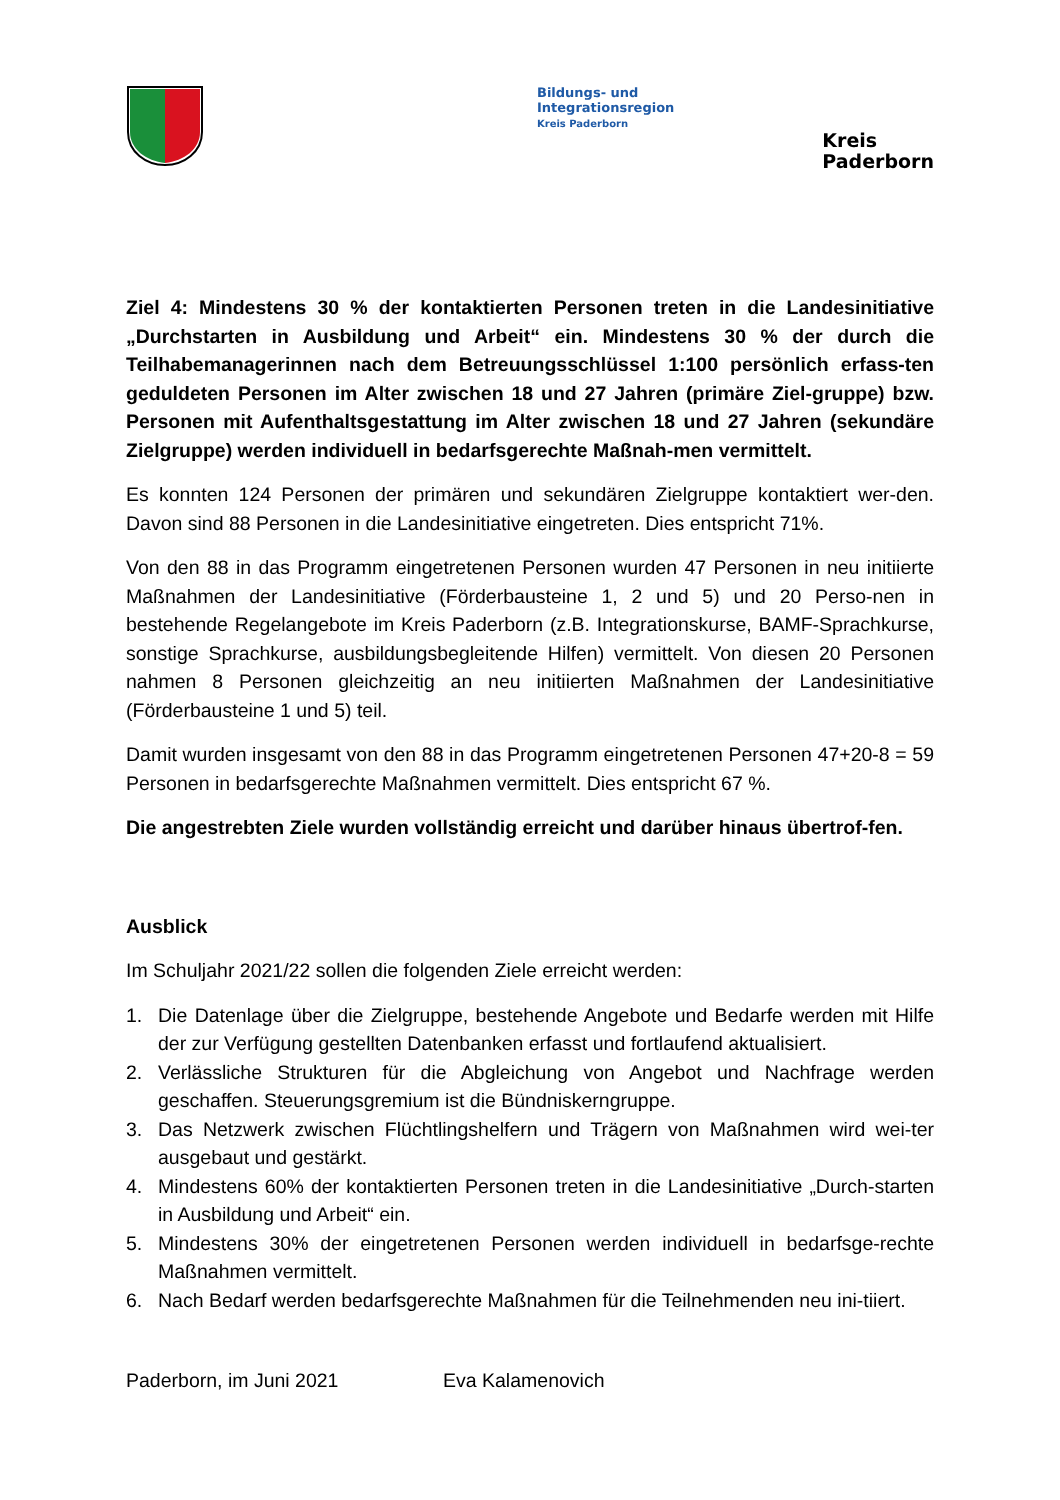Bildungs- und
Integrationsregion
Kreis Paderborn
Kreis
Paderborn
Ziel 4: Mindestens 30 % der kontaktierten Personen treten in die Landesinitiative „Durchstarten in Ausbildung und Arbeit“ ein. Mindestens 30 % der durch die Teilhabemanagerinnen nach dem Betreuungsschlüssel 1:100 persönlich erfass-ten geduldeten Personen im Alter zwischen 18 und 27 Jahren (primäre Ziel-gruppe) bzw. Personen mit Aufenthaltsgestattung im Alter zwischen 18 und 27 Jahren (sekundäre Zielgruppe) werden individuell in bedarfsgerechte Maßnah-men vermittelt.
Es konnten 124 Personen der primären und sekundären Zielgruppe kontaktiert wer-den. Davon sind 88 Personen in die Landesinitiative eingetreten. Dies entspricht 71%.
Von den 88 in das Programm eingetretenen Personen wurden 47 Personen in neu initiierte Maßnahmen der Landesinitiative (Förderbausteine 1, 2 und 5) und 20 Perso-nen in bestehende Regelangebote im Kreis Paderborn (z.B. Integrationskurse, BAMF-Sprachkurse, sonstige Sprachkurse, ausbildungsbegleitende Hilfen) vermittelt. Von diesen 20 Personen nahmen 8 Personen gleichzeitig an neu initiierten Maßnahmen der Landesinitiative (Förderbausteine 1 und 5) teil.
Damit wurden insgesamt von den 88 in das Programm eingetretenen Personen 47+20-8 = 59 Personen in bedarfsgerechte Maßnahmen vermittelt. Dies entspricht 67 %.
Die angestrebten Ziele wurden vollständig erreicht und darüber hinaus übertrof-fen.
Ausblick
Im Schuljahr 2021/22 sollen die folgenden Ziele erreicht werden:
1. Die Datenlage über die Zielgruppe, bestehende Angebote und Bedarfe werden mit Hilfe der zur Verfügung gestellten Datenbanken erfasst und fortlaufend aktualisiert.
2. Verlässliche Strukturen für die Abgleichung von Angebot und Nachfrage werden geschaffen. Steuerungsgremium ist die Bündniskerngruppe.
3. Das Netzwerk zwischen Flüchtlingshelfern und Trägern von Maßnahmen wird wei-ter ausgebaut und gestärkt.
4. Mindestens 60% der kontaktierten Personen treten in die Landesinitiative „Durch-starten in Ausbildung und Arbeit“ ein.
5. Mindestens 30% der eingetretenen Personen werden individuell in bedarfsge-rechte Maßnahmen vermittelt.
6. Nach Bedarf werden bedarfsgerechte Maßnahmen für die Teilnehmenden neu ini-tiiert.
Paderborn, im Juni 2021 Eva Kalamenovich